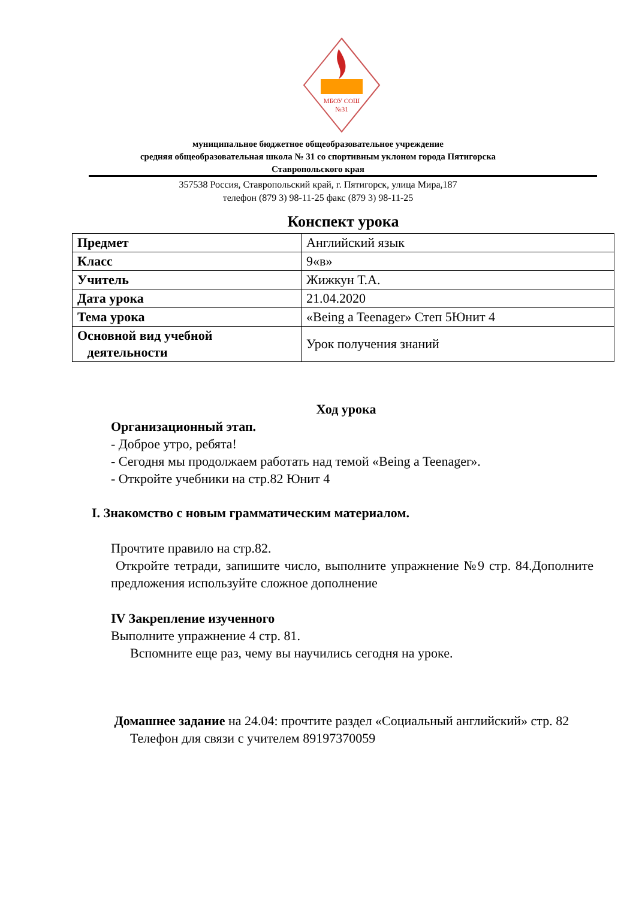МБОУ СОШ
№31
муниципальное бюджетное общеобразовательное учреждение
средняя общеобразовательная школа № 31 со спортивным уклоном города Пятигорска
Ставропольского края
357538 Россия, Ставропольский край, г. Пятигорск, улица Мира,187
телефон (879 3) 98-11-25 факс (879 3) 98-11-25
Конспект урока
| Предмет | Английский язык |
| Класс | 9«в» |
| Учитель | Жижкун Т.А. |
| Дата урока | 21.04.2020 |
| Тема урока | «Being a Teenager» Степ 5Юнит 4 |
| Основной вид учебной деятельности | Урок получения знаний |
Ход урока
Организационный этап.
- Доброе утро, ребята!
- Сегодня мы продолжаем работать над темой «Being a Teenager».
- Откройте учебники на стр.82 Юнит 4
I. Знакомство с новым грамматическим материалом.
Прочтите правило на стр.82.
Откройте тетради, запишите число, выполните упражнение №9 стр. 84.Дополните предложения используйте сложное дополнение
IV Закрепление изученного
Выполните упражнение 4 стр. 81.
Вспомните еще раз, чему вы научились сегодня на уроке.
Домашнее задание на 24.04: прочтите раздел «Социальный английский» стр. 82
Телефон для связи с учителем 89197370059